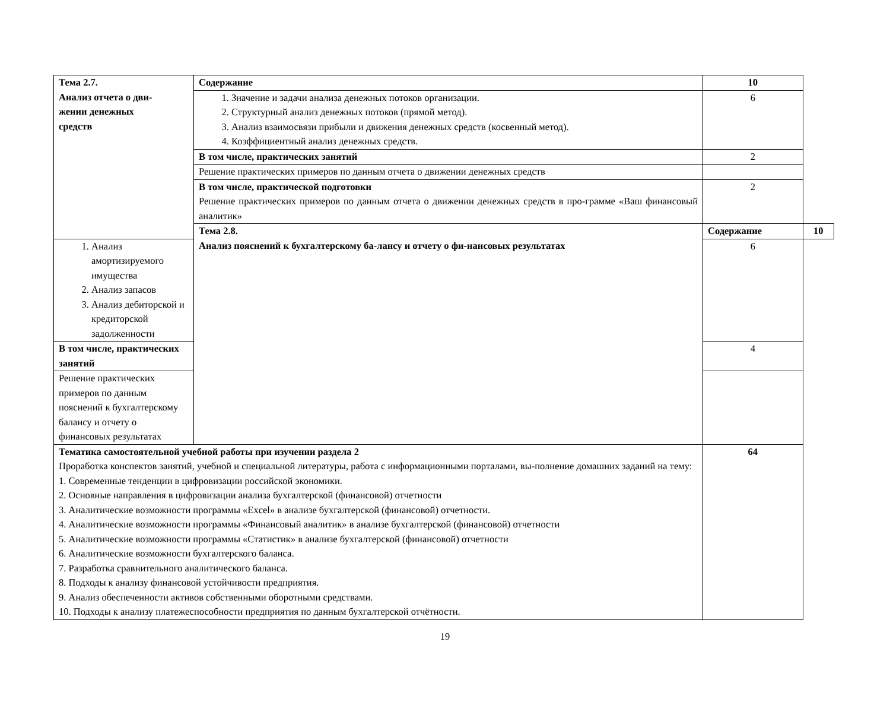| Тема 2.7. Анализ отчета о дви- жении денежных средств | Содержание | 10 | |
| | 1. Значение и задачи анализа денежных потоков организации. 2. Структурный анализ денежных потоков (прямой метод). 3. Анализ взаимосвязи прибыли и движения денежных средств (косвенный метод). 4. Коэффициентный анализ денежных средств. | 6 | |
| | В том числе, практических занятий | 2 | |
| | Решение практических примеров по данным отчета о движении денежных средств | | |
| | В том числе, практической подготовки Решение практических примеров по данным отчета о движении денежных средств в про-грамме «Ваш финансовый аналитик» | 2 | |
| | Тема 2.8. Анализ пояснений к бухгалтерскому ба-лансу и отчету о фи-нансовых результатах | Содержание | 10 |
| 1. Анализ амортизируемого имущества 2. Анализ запасов 3. Анализ дебиторской и кредиторской задолженности | | 6 | |
| В том числе, практических занятий | | 4 | |
| Решение практических примеров по данным пояснений к бухгалтерскому балансу и отчету о финансовых результатах | | | |
| Тематика самостоятельной учебной работы при изучении раздела 2 Проработка конспектов занятий, учебной и специальной литературы, работа с информационными порталами, вы-полнение домашних заданий на тему: 1. Современные тенденции в цифровизации российской экономики. 2. Основные направления в цифровизации анализа бухгалтерской (финансовой) отчетности 3. Аналитические возможности программы «Excel» в анализе бухгалтерской (финансовой) отчетности. 4. Аналитические возможности программы «Финансовый аналитик» в анализе бухгалтерской (финансовой) отчетности 5. Аналитические возможности программы «Статистик» в анализе бухгалтерской (финансовой) отчетности 6. Аналитические возможности бухгалтерского баланса. 7. Разработка сравнительного аналитического баланса. 8. Подходы к анализу финансовой устойчивости предприятия. 9. Анализ обеспеченности активов собственными оборотными средствами. 10. Подходы к анализу платежеспособности предприятия по данным бухгалтерской отчётности. | | 64 | |
19